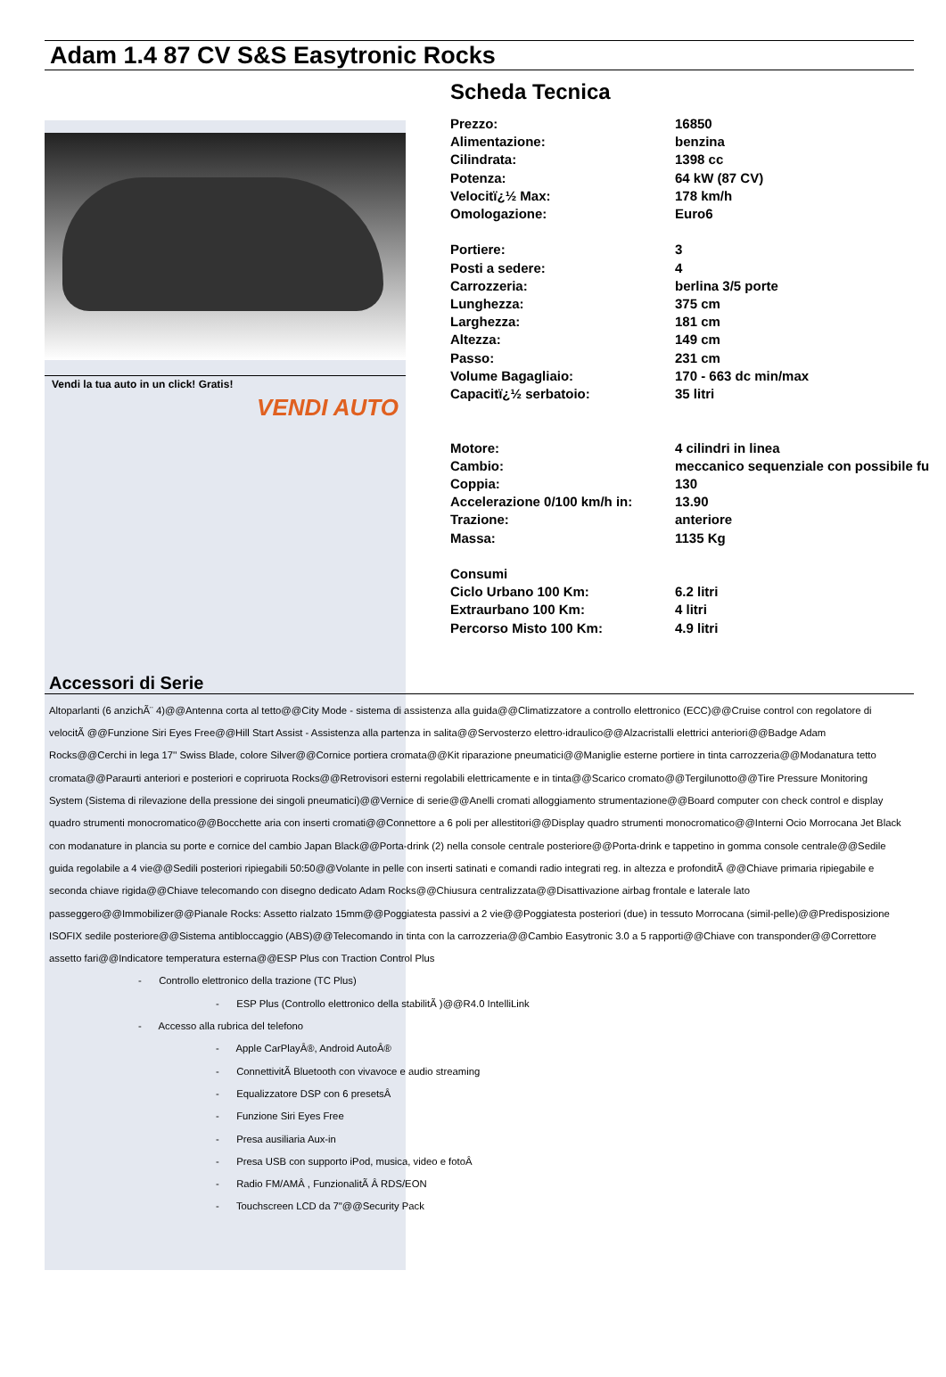Adam 1.4 87 CV S&S Easytronic Rocks
Vendi la tua auto in un click! Gratis!
VENDI AUTO
Scheda Tecnica
| Prezzo: | 16850 |
| Alimentazione: | benzina |
| Cilindrata: | 1398 cc |
| Potenza: | 64 kW (87 CV) |
| Velocitï¿½ Max: | 178 km/h |
| Omologazione: | Euro6 |
| Portiere: | 3 |
| Posti a sedere: | 4 |
| Carrozzeria: | berlina 3/5 porte |
| Lunghezza: | 375 cm |
| Larghezza: | 181 cm |
| Altezza: | 149 cm |
| Passo: | 231 cm |
| Volume Bagagliaio: | 170 - 663 dc min/max |
| Capacitï¿½ serbatoio: | 35 litri |
| Motore: | 4 cilindri in linea |
| Cambio: | meccanico sequenziale con possibile fu |
| Coppia: | 130 |
| Accelerazione 0/100 km/h in: | 13.90 |
| Trazione: | anteriore |
| Massa: | 1135 Kg |
| Consumi | |
| Ciclo Urbano 100 Km: | 6.2 litri |
| Extraurbano 100 Km: | 4 litri |
| Percorso Misto 100 Km: | 4.9 litri |
Accessori di Serie
Altoparlanti (6 anzichÃ¨ 4)@@Antenna corta al tetto@@City Mode - sistema di assistenza alla guida@@Climatizzatore a controllo elettronico (ECC)@@Cruise control con regolatore di velocitÃ @@Funzione Siri Eyes Free@@Hill Start Assist - Assistenza alla partenza in salita@@Servosterzo elettro-idraulico@@Alzacristalli elettrici anteriori@@Badge Adam Rocks@@Cerchi in lega 17'' Swiss Blade, colore Silver@@Cornice portiera cromata@@Kit riparazione pneumatici@@Maniglie esterne portiere in tinta carrozzeria@@Modanatura tetto cromata@@Paraurti anteriori e posteriori e copriruota Rocks@@Retrovisori esterni regolabili elettricamente e in tinta@@Scarico cromato@@Tergilunotto@@Tire Pressure Monitoring System (Sistema di rilevazione della pressione dei singoli pneumatici)@@Vernice di serie@@Anelli cromati alloggiamento strumentazione@@Board computer con check control e display quadro strumenti monocromatico@@Bocchette aria con inserti cromati@@Connettore a 6 poli per allestitori@@Display quadro strumenti monocromatico@@Interni Ocio Morrocana Jet Black con modanature in plancia su porte e cornice del cambio Japan Black@@Porta-drink (2) nella console centrale posteriore@@Porta-drink e tappetino in gomma console centrale@@Sedile guida regolabile a 4 vie@@Sedili posteriori ripiegabili 50:50@@Volante in pelle con inserti satinati e comandi radio integrati reg. in altezza e profonditÃ @@Chiave primaria ripiegabile e seconda chiave rigida@@Chiave telecomando con disegno dedicato Adam Rocks@@Chiusura centralizzata@@Disattivazione airbag frontale e laterale lato passeggero@@Immobilizer@@Pianale Rocks: Assetto rialzato 15mm@@Poggiatesta passivi a 2 vie@@Poggiatesta posteriori (due) in tessuto Morrocana (simil-pelle)@@Predisposizione ISOFIX sedile posteriore@@Sistema antibloccaggio (ABS)@@Telecomando in tinta con la carrozzeria@@Cambio Easytronic 3.0 a 5 rapporti@@Chiave con transponder@@Correttore assetto fari@@Indicatore temperatura esterna@@ESP Plus con Traction Control Plus
- Controllo elettronico della trazione (TC Plus)
- ESP Plus (Controllo elettronico della stabilitÃ )@@R4.0 IntelliLink
- Accesso alla rubrica del telefono
- Apple CarPlayÂ®, Android AutoÂ®
- ConnettivitÃ Bluetooth con vivavoce e audio streaming
- Equalizzatore DSP con 6 presetsÂ
- Funzione Siri Eyes Free
- Presa ausiliaria Aux-in
- Presa USB con supporto iPod, musica, video e fotoÂ
- Radio FM/AMÂ , FunzionalitÃ Â RDS/EON
- Touchscreen LCD da 7"@@Security Pack